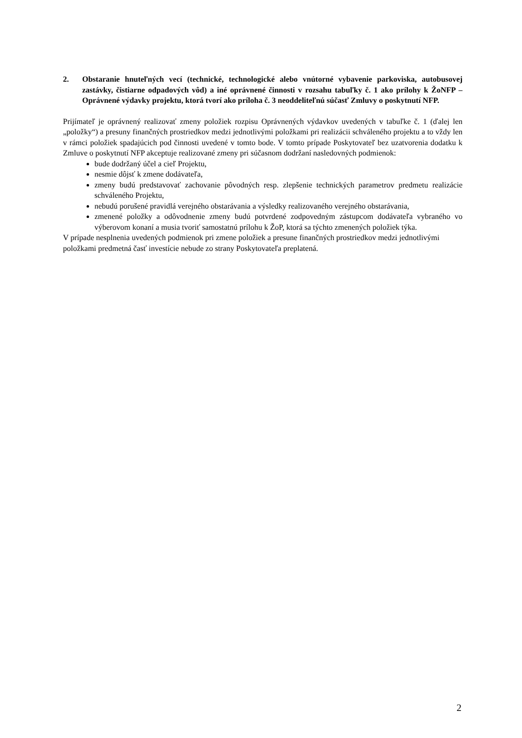2. Obstaranie hnuteľných vecí (technické, technologické alebo vnútorné vybavenie parkoviska, autobusovej zastávky, čistiarne odpadových vôd) a iné oprávnené činnosti v rozsahu tabuľky č. 1 ako prílohy k ŽoNFP – Oprávnené výdavky projektu, ktorá tvorí ako príloha č. 3 neoddeliteľnú súčasť Zmluvy o poskytnutí NFP.
Prijímateľ je oprávnený realizovať zmeny položiek rozpisu Oprávnených výdavkov uvedených v tabuľke č. 1 (ďalej len „položky“) a presuny finančných prostriedkov medzi jednotlivými položkami pri realizácii schváleného projektu a to vždy len v rámci položiek spadajúcich pod činnosti uvedené v tomto bode. V tomto prípade Poskytovateľ bez uzatvorenia dodatku k Zmluve o poskytnutí NFP akceptuje realizované zmeny pri súčasnom dodržaní nasledovných podmienok:
bude dodržaný účel a cieľ Projektu,
nesmie dôjsť k zmene dodávateľa,
zmeny budú predstavovať zachovanie pôvodných resp. zlepšenie technických parametrov predmetu realizácie schváleného Projektu,
nebudú porušené pravidlá verejného obstarávania a výsledky realizovaného verejného obstarávania,
zmenené položky a odôvodnenie zmeny budú potvrdené zodpovedným zástupcom dodávateľa vybraného vo výberovom konaní a musia tvoriť samostatnú prílohu k ŽoP, ktorá sa týchto zmenených položiek týka.
V prípade nesplnenia uvedených podmienok pri zmene položiek a presune finančných prostriedkov medzi jednotlivými položkami predmetná časť investície nebude zo strany Poskytovateľa preplatená.
2